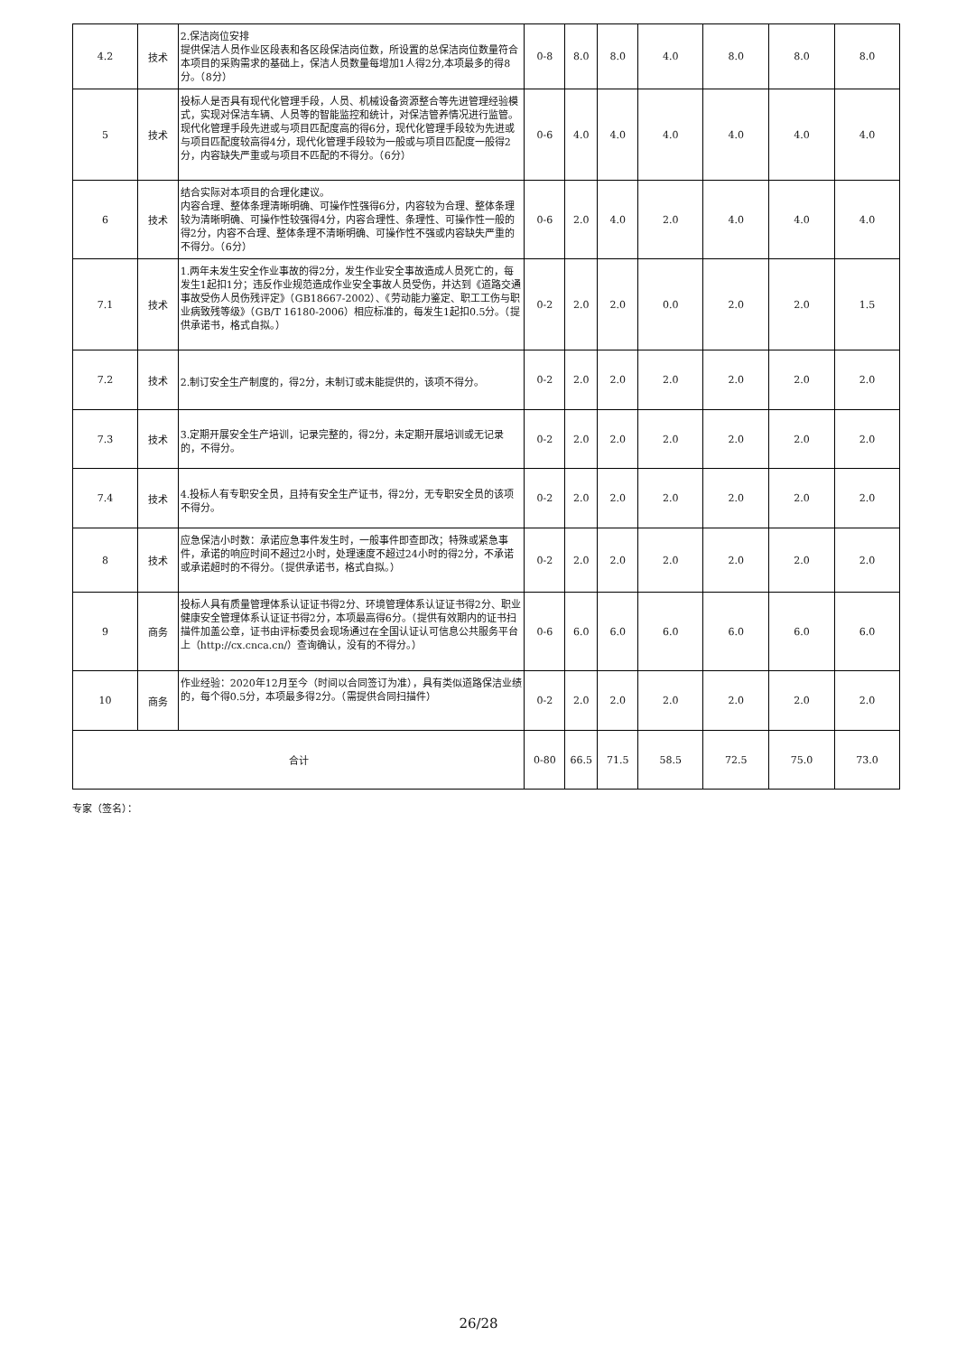| 4.2 | 技术 | 2.保洁岗位安排 提供保洁人员作业区段表和各区段保洁岗位数，所设置的总保洁岗位数量符合本项目的采购需求的基础上，保洁人员数量每增加1人得2分,本项最多的得8分。（8分） | 0-8 | 8.0 | 8.0 | 4.0 | 8.0 | 8.0 | 8.0 |
| 5 | 技术 | 投标人是否具有现代化管理手段，人员、机械设备资源整合等先进管理经验模式，实现对保洁车辆、人员等的智能监控和统计，对保洁管养情况进行监管。现代化管理手段先进或与项目匹配度高的得6分，现代化管理手段较为先进或与项目匹配度较高得4分，现代化管理手段较为一般或与项目匹配度一般得2分，内容缺失严重或与项目不匹配的不得分。（6分） | 0-6 | 4.0 | 4.0 | 4.0 | 4.0 | 4.0 | 4.0 |
| 6 | 技术 | 结合实际对本项目的合理化建议。 内容合理、整体条理清晰明确、可操作性强得6分，内容较为合理、整体条理较为清晰明确、可操作性较强得4分，内容合理性、条理性、可操作性一般的得2分，内容不合理、整体条理不清晰明确、可操作性不强或内容缺失严重的不得分。（6分） | 0-6 | 2.0 | 4.0 | 2.0 | 4.0 | 4.0 | 4.0 |
| 7.1 | 技术 | 1.两年未发生安全作业事故的得2分，发生作业安全事故造成人员死亡的，每发生1起扣1分；违反作业规范造成作业安全事故人员受伤，并达到《道路交通事故受伤人员伤残评定》（GB18667-2002）、《劳动能力鉴定、职工工伤与职业病致残等级》（GB/T 16180-2006）相应标准的，每发生1起扣0.5分。（提供承诺书，格式自拟。） | 0-2 | 2.0 | 2.0 | 0.0 | 2.0 | 2.0 | 1.5 |
| 7.2 | 技术 | 2.制订安全生产制度的，得2分，未制订或未能提供的，该项不得分。 | 0-2 | 2.0 | 2.0 | 2.0 | 2.0 | 2.0 | 2.0 |
| 7.3 | 技术 | 3.定期开展安全生产培训，记录完整的，得2分，未定期开展培训或无记录的，不得分。 | 0-2 | 2.0 | 2.0 | 2.0 | 2.0 | 2.0 | 2.0 |
| 7.4 | 技术 | 4.投标人有专职安全员，且持有安全生产证书，得2分，无专职安全员的该项不得分。 | 0-2 | 2.0 | 2.0 | 2.0 | 2.0 | 2.0 | 2.0 |
| 8 | 技术 | 应急保洁小时数：承诺应急事件发生时，一般事件即查即改；特殊或紧急事件，承诺的响应时间不超过2小时，处理速度不超过24小时的得2分，不承诺或承诺超时的不得分。（提供承诺书，格式自拟。） | 0-2 | 2.0 | 2.0 | 2.0 | 2.0 | 2.0 | 2.0 |
| 9 | 商务 | 投标人具有质量管理体系认证证书得2分、环境管理体系认证证书得2分、职业健康安全管理体系认证证书得2分，本项最高得6分。（提供有效期内的证书扫描件加盖公章，证书由评标委员会现场通过在全国认证认可信息公共服务平台上（http://cx.cnca.cn/）查询确认，没有的不得分。） | 0-6 | 6.0 | 6.0 | 6.0 | 6.0 | 6.0 | 6.0 |
| 10 | 商务 | 作业经验：2020年12月至今（时间以合同签订为准），具有类似道路保洁业绩的，每个得0.5分，本项最多得2分。（需提供合同扫描件） | 0-2 | 2.0 | 2.0 | 2.0 | 2.0 | 2.0 | 2.0 |
| 合计 | | | 0-80 | 66.5 | 71.5 | 58.5 | 72.5 | 75.0 | 73.0 |
专家（签名）：
26/28